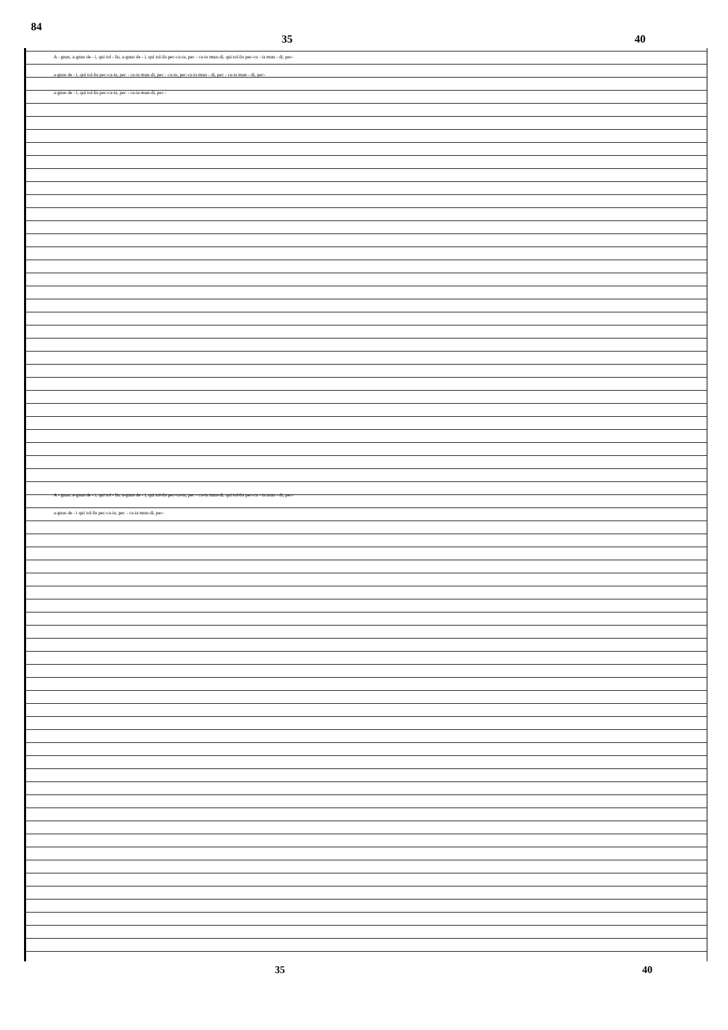84
35 40
A - gnus, a-gnus de - i, qui tol - lis, a-gnus de - i, qui tol-lis pec-ca-ta, pec - ca-ta mun-di, qui tol-lis pec-ca - ta mun - di, pec-
a-gnus de - i, qui tol-lis pec-ca-ta, pec - ca-ta mun-di, pec - ca-ta, pec-ca-ta mun - di, pec - ca-ta mun - di, pec-
a-gnus de - i, qui tol-lis pec-ca-ta, pec - ca-ta mun-di, pec -
A - gnus, a-gnus de - i, qui tol - lis, a-gnus de - i, qui tol-lis pec-ca-ta, pec - ca-ta mun-di, qui tol-lis pec-ca - ta mun - di, pec-
a-gnus de - i qui tol-lis pec-ca-ta, pec - ca-ta mun-di, pec-
35 40